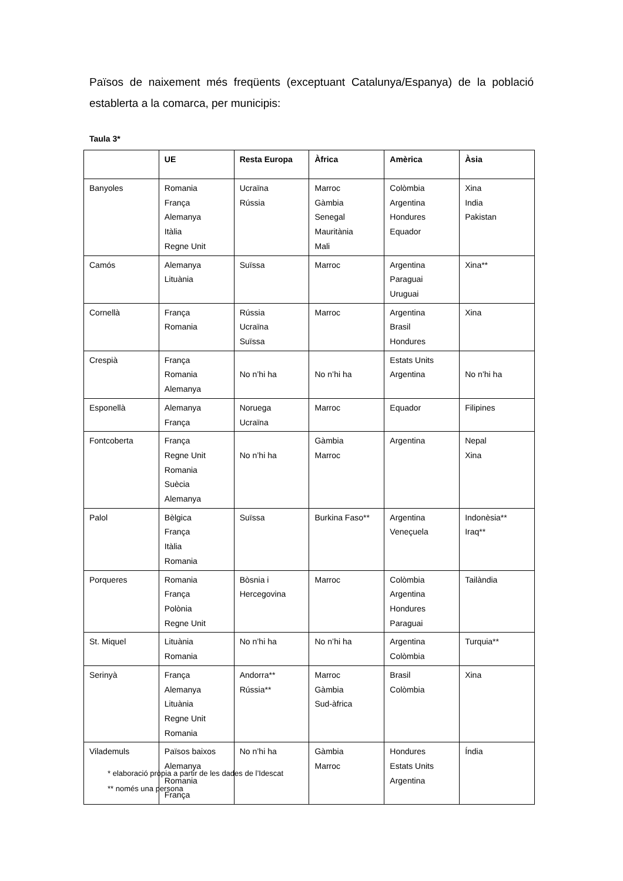Països de naixement més freqüents (exceptuant Catalunya/Espanya) de la població establerta a la comarca, per municipis:
Taula 3*
| | UE | Resta Europa | Àfrica | Amèrica | Àsia |
| --- | --- | --- | --- | --- | --- |
| Banyoles | Romania França Alemanya Itàlia Regne Unit | Ucraïna Rússia | Marroc Gàmbia Senegal Mauritània Mali | Colòmbia Argentina Hondures Equador | Xina India Pakistan |
| Camós | Alemanya Lituània | Suïssa | Marroc | Argentina Paraguai Uruguai | Xina** |
| Cornellà | França Romania | Rússia Ucraïna Suïssa | Marroc | Argentina Brasil Hondures | Xina |
| Crespià | França Romania Alemanya | No n’hi ha | No n’hi ha | Estats Units Argentina | No n’hi ha |
| Esponellà | Alemanya França | Noruega Ucraïna | Marroc | Equador | Filipines |
| Fontcoberta | França Regne Unit Romania Suècia Alemanya | No n’hi ha | Gàmbia Marroc | Argentina | Nepal Xina |
| Palol | Bèlgica França Itàlia Romania | Suïssa | Burkina Faso** | Argentina Veneçuela | Indonèsia** Iraq** |
| Porqueres | Romania França Polònia Regne Unit | Bòsnia i Hercegovina | Marroc | Colòmbia Argentina Hondures Paraguai | Tailàndia |
| St. Miquel | Lituània Romania | No n’hi ha | No n’hi ha | Argentina Colòmbia | Turquia** |
| Serinyà | França Alemanya Lituània Regne Unit Romania | Andorra** Rússia** | Marroc Gàmbia Sud-àfrica | Brasil Colòmbia | Xina |
| Vilademuls | Països baixos Alemanya Romania França | No n’hi ha | Gàmbia Marroc | Hondures Estats Units Argentina | Índia |
* elaboració pròpia a partir de les dades de l’Idescat
** només una persona